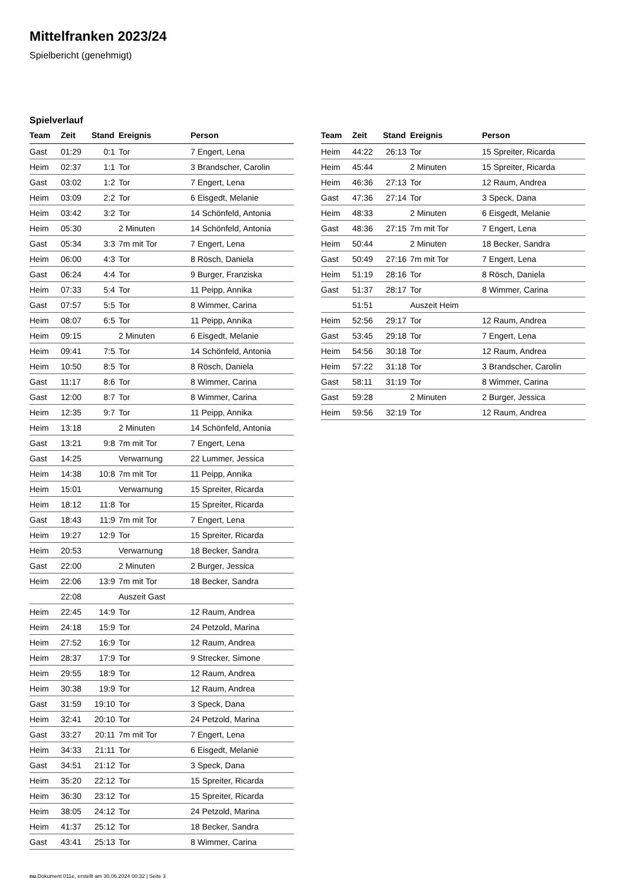Mittelfranken 2023/24
Spielbericht (genehmigt)
Spielverlauf
| Team | Zeit | Stand | Ereignis | Person |
| --- | --- | --- | --- | --- |
| Gast | 01:29 | 0:1 | Tor | 7 Engert, Lena |
| Heim | 02:37 | 1:1 | Tor | 3 Brandscher, Carolin |
| Gast | 03:02 | 1:2 | Tor | 7 Engert, Lena |
| Heim | 03:09 | 2:2 | Tor | 6 Eisgedt, Melanie |
| Heim | 03:42 | 3:2 | Tor | 14 Schönfeld, Antonia |
| Heim | 05:30 | | 2 Minuten | 14 Schönfeld, Antonia |
| Gast | 05:34 | 3:3 | 7m mit Tor | 7 Engert, Lena |
| Heim | 06:00 | 4:3 | Tor | 8 Rösch, Daniela |
| Gast | 06:24 | 4:4 | Tor | 9 Burger, Franziska |
| Heim | 07:33 | 5:4 | Tor | 11 Peipp, Annika |
| Gast | 07:57 | 5:5 | Tor | 8 Wimmer, Carina |
| Heim | 08:07 | 6:5 | Tor | 11 Peipp, Annika |
| Heim | 09:15 | | 2 Minuten | 6 Eisgedt, Melanie |
| Heim | 09:41 | 7:5 | Tor | 14 Schönfeld, Antonia |
| Heim | 10:50 | 8:5 | Tor | 8 Rösch, Daniela |
| Gast | 11:17 | 8:6 | Tor | 8 Wimmer, Carina |
| Gast | 12:00 | 8:7 | Tor | 8 Wimmer, Carina |
| Heim | 12:35 | 9:7 | Tor | 11 Peipp, Annika |
| Heim | 13:18 | | 2 Minuten | 14 Schönfeld, Antonia |
| Gast | 13:21 | 9:8 | 7m mit Tor | 7 Engert, Lena |
| Gast | 14:25 | | Verwarnung | 22 Lummer, Jessica |
| Heim | 14:38 | 10:8 | 7m mit Tor | 11 Peipp, Annika |
| Heim | 15:01 | | Verwarnung | 15 Spreiter, Ricarda |
| Heim | 18:12 | 11:8 | Tor | 15 Spreiter, Ricarda |
| Gast | 18:43 | 11:9 | 7m mit Tor | 7 Engert, Lena |
| Heim | 19:27 | 12:9 | Tor | 15 Spreiter, Ricarda |
| Heim | 20:53 | | Verwarnung | 18 Becker, Sandra |
| Gast | 22:00 | | 2 Minuten | 2 Burger, Jessica |
| Heim | 22:06 | 13:9 | 7m mit Tor | 18 Becker, Sandra |
| | 22:08 | | Auszeit Gast | |
| Heim | 22:45 | 14:9 | Tor | 12 Raum, Andrea |
| Heim | 24:18 | 15:9 | Tor | 24 Petzold, Marina |
| Heim | 27:52 | 16:9 | Tor | 12 Raum, Andrea |
| Heim | 28:37 | 17:9 | Tor | 9 Strecker, Simone |
| Heim | 29:55 | 18:9 | Tor | 12 Raum, Andrea |
| Heim | 30:38 | 19:9 | Tor | 12 Raum, Andrea |
| Gast | 31:59 | 19:10 | Tor | 3 Speck, Dana |
| Heim | 32:41 | 20:10 | Tor | 24 Petzold, Marina |
| Gast | 33:27 | 20:11 | 7m mit Tor | 7 Engert, Lena |
| Heim | 34:33 | 21:11 | Tor | 6 Eisgedt, Melanie |
| Gast | 34:51 | 21:12 | Tor | 3 Speck, Dana |
| Heim | 35:20 | 22:12 | Tor | 15 Spreiter, Ricarda |
| Heim | 36:30 | 23:12 | Tor | 15 Spreiter, Ricarda |
| Heim | 38:05 | 24:12 | Tor | 24 Petzold, Marina |
| Heim | 41:37 | 25:12 | Tor | 18 Becker, Sandra |
| Gast | 43:41 | 25:13 | Tor | 8 Wimmer, Carina |
| Team | Zeit | Stand | Ereignis | Person |
| --- | --- | --- | --- | --- |
| Heim | 44:22 | 26:13 | Tor | 15 Spreiter, Ricarda |
| Heim | 45:44 | | 2 Minuten | 15 Spreiter, Ricarda |
| Heim | 46:36 | 27:13 | Tor | 12 Raum, Andrea |
| Gast | 47:36 | 27:14 | Tor | 3 Speck, Dana |
| Heim | 48:33 | | 2 Minuten | 6 Eisgedt, Melanie |
| Gast | 48:36 | 27:15 | 7m mit Tor | 7 Engert, Lena |
| Heim | 50:44 | | 2 Minuten | 18 Becker, Sandra |
| Gast | 50:49 | 27:16 | 7m mit Tor | 7 Engert, Lena |
| Heim | 51:19 | 28:16 | Tor | 8 Rösch, Daniela |
| Gast | 51:37 | 28:17 | Tor | 8 Wimmer, Carina |
| | 51:51 | | Auszeit Heim | |
| Heim | 52:56 | 29:17 | Tor | 12 Raum, Andrea |
| Gast | 53:45 | 29:18 | Tor | 7 Engert, Lena |
| Heim | 54:56 | 30:18 | Tor | 12 Raum, Andrea |
| Heim | 57:22 | 31:18 | Tor | 3 Brandscher, Carolin |
| Gast | 58:11 | 31:19 | Tor | 8 Wimmer, Carina |
| Gast | 59:28 | | 2 Minuten | 2 Burger, Jessica |
| Heim | 59:56 | 32:19 | Tor | 12 Raum, Andrea |
nu.Dokument 011e, erstellt am 30.06.2024 00:32 | Seite 3